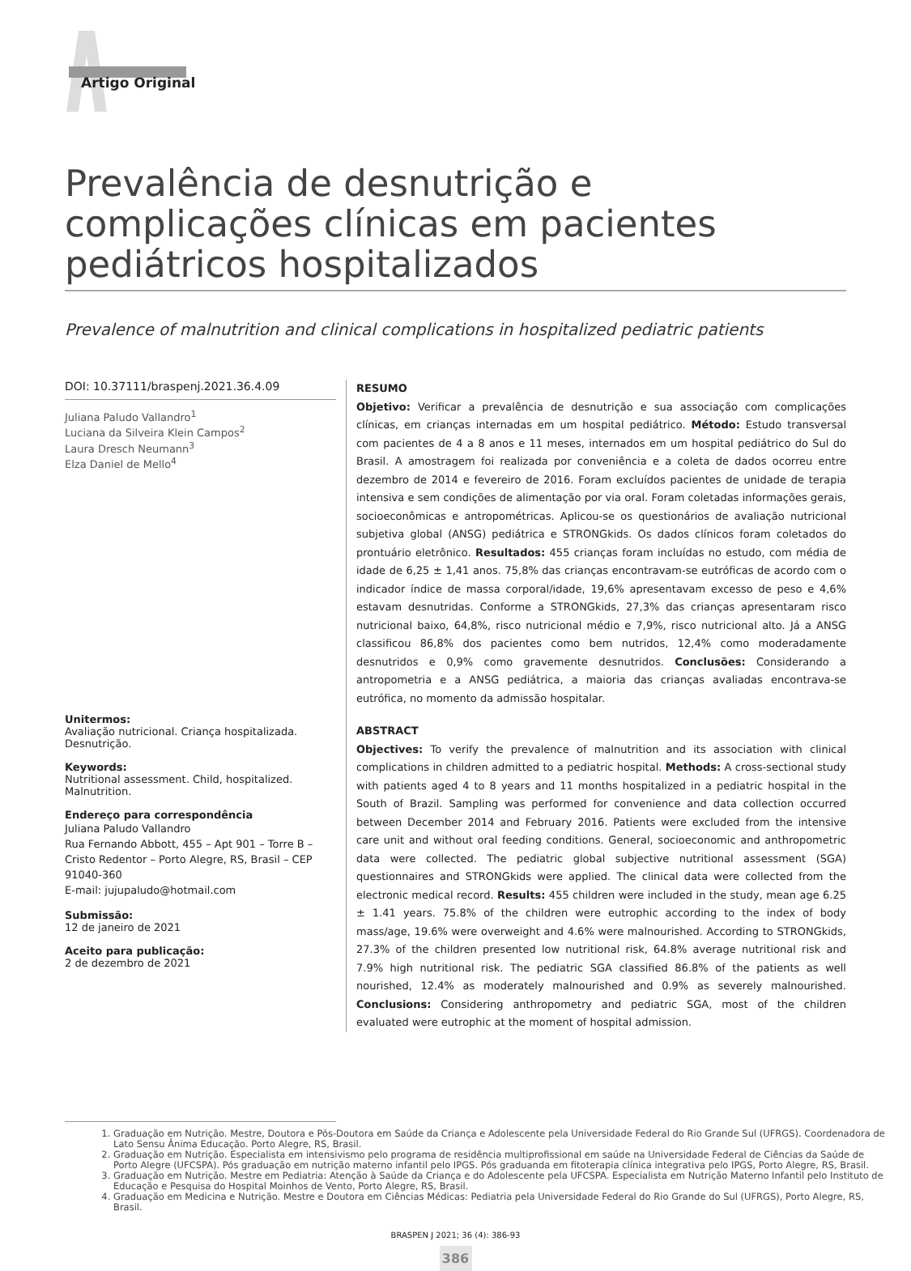Artigo Original
Prevalência de desnutrição e complicações clínicas em pacientes pediátricos hospitalizados
Prevalence of malnutrition and clinical complications in hospitalized pediatric patients
DOI: 10.37111/braspenj.2021.36.4.09
Juliana Paludo Vallandro<sup>1</sup>
Luciana da Silveira Klein Campos<sup>2</sup>
Laura Dresch Neumann<sup>3</sup>
Elza Daniel de Mello<sup>4</sup>
Unitermos:
Avaliação nutricional. Criança hospitalizada. Desnutrição.
Keywords:
Nutritional assessment. Child, hospitalized. Malnutrition.
Endereço para correspondência
Juliana Paludo Vallandro
Rua Fernando Abbott, 455 – Apt 901 – Torre B – Cristo Redentor – Porto Alegre, RS, Brasil – CEP 91040-360
E-mail: jujupaludo@hotmail.com
Submissão:
12 de janeiro de 2021
Aceito para publicação:
2 de dezembro de 2021
RESUMO
Objetivo: Verificar a prevalência de desnutrição e sua associação com complicações clínicas, em crianças internadas em um hospital pediátrico. Método: Estudo transversal com pacientes de 4 a 8 anos e 11 meses, internados em um hospital pediátrico do Sul do Brasil. A amostragem foi realizada por conveniência e a coleta de dados ocorreu entre dezembro de 2014 e fevereiro de 2016. Foram excluídos pacientes de unidade de terapia intensiva e sem condições de alimentação por via oral. Foram coletadas informações gerais, socioeconômicas e antropométricas. Aplicou-se os questionários de avaliação nutricional subjetiva global (ANSG) pediátrica e STRONGkids. Os dados clínicos foram coletados do prontuário eletrônico. Resultados: 455 crianças foram incluídas no estudo, com média de idade de 6,25 ± 1,41 anos. 75,8% das crianças encontravam-se eutróficas de acordo com o indicador índice de massa corporal/idade, 19,6% apresentavam excesso de peso e 4,6% estavam desnutridas. Conforme a STRONGkids, 27,3% das crianças apresentaram risco nutricional baixo, 64,8%, risco nutricional médio e 7,9%, risco nutricional alto. Já a ANSG classificou 86,8% dos pacientes como bem nutridos, 12,4% como moderadamente desnutridos e 0,9% como gravemente desnutridos. Conclusões: Considerando a antropometria e a ANSG pediátrica, a maioria das crianças avaliadas encontrava-se eutrófica, no momento da admissão hospitalar.
ABSTRACT
Objectives: To verify the prevalence of malnutrition and its association with clinical complications in children admitted to a pediatric hospital. Methods: A cross-sectional study with patients aged 4 to 8 years and 11 months hospitalized in a pediatric hospital in the South of Brazil. Sampling was performed for convenience and data collection occurred between December 2014 and February 2016. Patients were excluded from the intensive care unit and without oral feeding conditions. General, socioeconomic and anthropometric data were collected. The pediatric global subjective nutritional assessment (SGA) questionnaires and STRONGkids were applied. The clinical data were collected from the electronic medical record. Results: 455 children were included in the study, mean age 6.25 ± 1.41 years. 75.8% of the children were eutrophic according to the index of body mass/age, 19.6% were overweight and 4.6% were malnourished. According to STRONGkids, 27.3% of the children presented low nutritional risk, 64.8% average nutritional risk and 7.9% high nutritional risk. The pediatric SGA classified 86.8% of the patients as well nourished, 12.4% as moderately malnourished and 0.9% as severely malnourished. Conclusions: Considering anthropometry and pediatric SGA, most of the children evaluated were eutrophic at the moment of hospital admission.
1. Graduação em Nutrição. Mestre, Doutora e Pós-Doutora em Saúde da Criança e Adolescente pela Universidade Federal do Rio Grande Sul (UFRGS). Coordenadora de Lato Sensu Ânima Educação. Porto Alegre, RS, Brasil.
2. Graduação em Nutrição. Especialista em intensivismo pelo programa de residência multiprofissional em saúde na Universidade Federal de Ciências da Saúde de Porto Alegre (UFCSPA). Pós graduação em nutrição materno infantil pelo IPGS. Pós graduanda em fitoterapia clínica integrativa pelo IPGS, Porto Alegre, RS, Brasil.
3. Graduação em Nutrição. Mestre em Pediatria: Atenção à Saúde da Criança e do Adolescente pela UFCSPA. Especialista em Nutrição Materno Infantil pelo Instituto de Educação e Pesquisa do Hospital Moinhos de Vento, Porto Alegre, RS, Brasil.
4. Graduação em Medicina e Nutrição. Mestre e Doutora em Ciências Médicas: Pediatria pela Universidade Federal do Rio Grande do Sul (UFRGS), Porto Alegre, RS, Brasil.
BRASPEN J 2021; 36 (4): 386-93
386